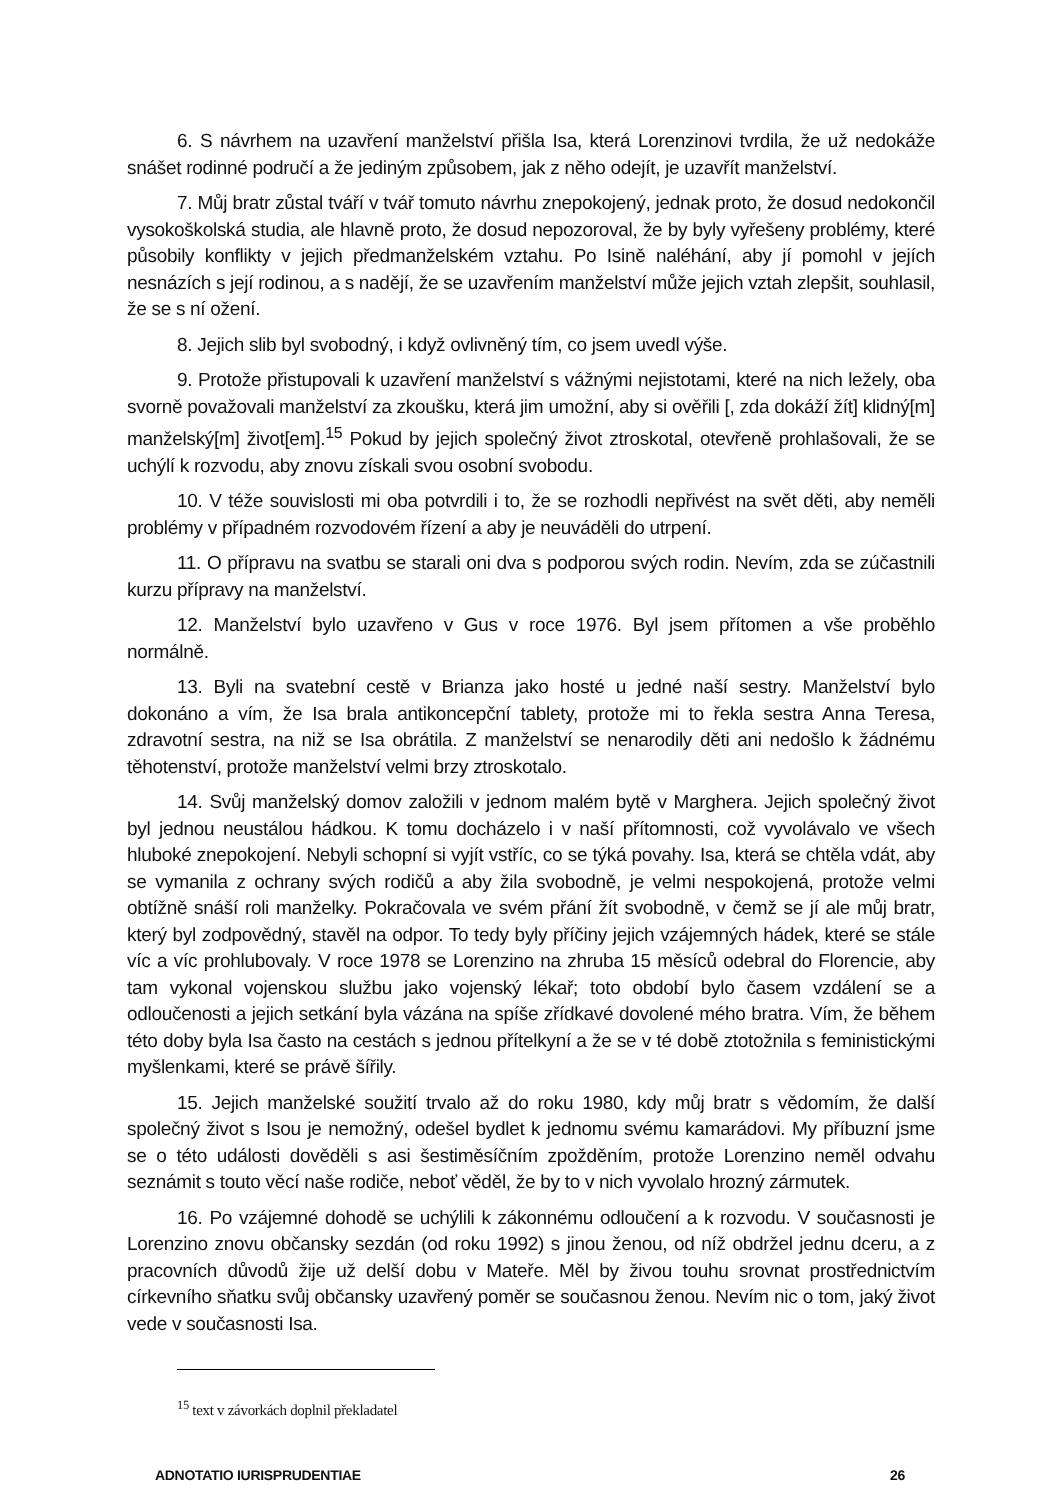6. S návrhem na uzavření manželství přišla Isa, která Lorenzinovi tvrdila, že už nedokáže snášet rodinné područí a že jediným způsobem, jak z něho odejít, je uzavřít manželství.
7. Můj bratr zůstal tváří v tvář tomuto návrhu znepokojený, jednak proto, že dosud nedokončil vysokoškolská studia, ale hlavně proto, že dosud nepozoroval, že by byly vyřešeny problémy, které působily konflikty v jejich předmanželském vztahu. Po Isině naléhání, aby jí pomohl v jejích nesnázích s její rodinou, a s nadějí, že se uzavřením manželství může jejich vztah zlepšit, souhlasil, že se s ní ožení.
8. Jejich slib byl svobodný, i když ovlivněný tím, co jsem uvedl výše.
9. Protože přistupovali k uzavření manželství s vážnými nejistotami, které na nich ležely, oba svorně považovali manželství za zkoušku, která jim umožní, aby si ověřili [, zda dokáží žít] klidný[m] manželský[m] život[em].<sup>15</sup> Pokud by jejich společný život ztroskotal, otevřeně prohlašovali, že se uchýlí k rozvodu, aby znovu získali svou osobní svobodu.
10. V téže souvislosti mi oba potvrdili i to, že se rozhodli nepřivést na svět děti, aby neměli problémy v případném rozvodovém řízení a aby je neuváděli do utrpení.
11. O přípravu na svatbu se starali oni dva s podporou svých rodin. Nevím, zda se zúčastnili kurzu přípravy na manželství.
12. Manželství bylo uzavřeno v Gus v roce 1976. Byl jsem přítomen a vše proběhlo normálně.
13. Byli na svatební cestě v Brianza jako hosté u jedné naší sestry. Manželství bylo dokonáno a vím, že Isa brala antikoncepční tablety, protože mi to řekla sestra Anna Teresa, zdravotní sestra, na niž se Isa obrátila. Z manželství se nenarodily děti ani nedošlo k žádnému těhotenství, protože manželství velmi brzy ztroskotalo.
14. Svůj manželský domov založili v jednom malém bytě v Marghera. Jejich společný život byl jednou neustálou hádkou. K tomu docházelo i v naší přítomnosti, což vyvolávalo ve všech hluboké znepokojení. Nebyli schopní si vyjít vstříc, co se týká povahy. Isa, která se chtěla vdát, aby se vymanila z ochrany svých rodičů a aby žila svobodně, je velmi nespokojená, protože velmi obtížně snáší roli manželky. Pokračovala ve svém přání žít svobodně, v čemž se jí ale můj bratr, který byl zodpovědný, stavěl na odpor. To tedy byly příčiny jejich vzájemných hádek, které se stále víc a víc prohlubovaly. V roce 1978 se Lorenzino na zhruba 15 měsíců odebral do Florencie, aby tam vykonal vojenskou službu jako vojenský lékař; toto období bylo časem vzdálení se a odloučenosti a jejich setkání byla vázána na spíše zřídkavé dovolené mého bratra. Vím, že během této doby byla Isa často na cestách s jednou přítelkyní a že se v té době ztotožnila s feministickými myšlenkami, které se právě šířily.
15. Jejich manželské soužití trvalo až do roku 1980, kdy můj bratr s vědomím, že další společný život s Isou je nemožný, odešel bydlet k jednomu svému kamarádovi. My příbuzní jsme se o této události dověděli s asi šestiměsíčním zpožděním, protože Lorenzino neměl odvahu seznámit s touto věcí naše rodiče, neboť věděl, že by to v nich vyvolalo hrozný zármutek.
16. Po vzájemné dohodě se uchýlili k zákonnému odloučení a k rozvodu. V současnosti je Lorenzino znovu občansky sezdán (od roku 1992) s jinou ženou, od níž obdržel jednu dceru, a z pracovních důvodů žije už delší dobu v Mateře. Měl by živou touhu srovnat prostřednictvím církevního sňatku svůj občansky uzavřený poměr se současnou ženou. Nevím nic o tom, jaký život vede v současnosti Isa.
<sup>15</sup> text v závorkách doplnil překladatel
ADNOTATIO IURISPRUDENTIAE 26